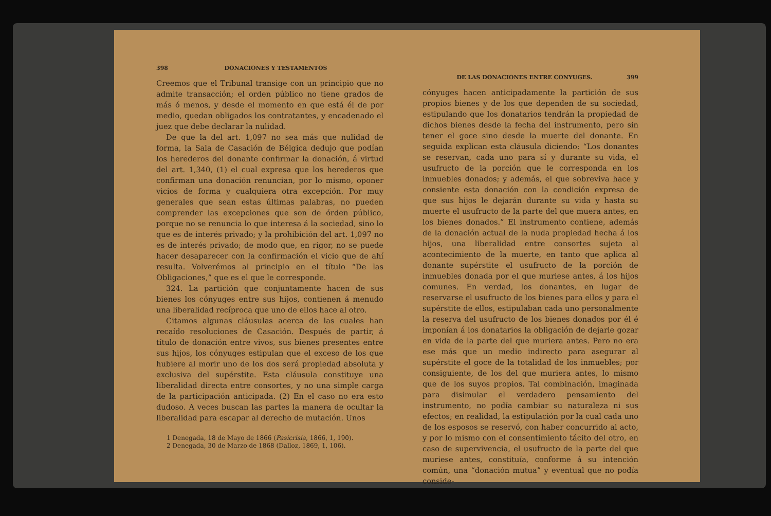398 DONACIONES Y TESTAMENTOS
Creemos que el Tribunal transige con un principio que no admite transacción; el orden público no tiene grados de más ó menos, y desde el momento en que está él de por medio, quedan obligados los contratantes, y encadenado el juez que debe declarar la nulidad.
De que la del art. 1,097 no sea más que nulidad de forma, la Sala de Casación de Bélgica dedujo que podían los herederos del donante confirmar la donación, á virtud del art. 1,340, (1) el cual expresa que los herederos que confirman una donación renuncian, por lo mismo, oponer vicios de forma y cualquiera otra excepción. Por muy generales que sean estas últimas palabras, no pueden comprender las excepciones que son de órden público, porque no se renuncia lo que interesa á la sociedad, sino lo que es de interés privado; y la prohibición del art. 1,097 no es de interés privado; de modo que, en rigor, no se puede hacer desaparecer con la confirmación el vicio que de ahí resulta. Volverémos al principio en el título “De las Obligaciones,” que es el que le corresponde.
324. La partición que conjuntamente hacen de sus bienes los cónyuges entre sus hijos, contienen á menudo una liberalidad recíproca que uno de ellos hace al otro.
Citamos algunas cláusulas acerca de las cuales han recaído resoluciones de Casación. Después de partir, á título de donación entre vivos, sus bienes presentes entre sus hijos, los cónyuges estipulan que el exceso de los que hubiere al morir uno de los dos será propiedad absoluta y exclusiva del supérstite. Esta cláusula constituye una liberalidad directa entre consortes, y no una simple carga de la participación anticipada. (2) En el caso no era esto dudoso. A veces buscan las partes la manera de ocultar la liberalidad para escapar al derecho de mutación. Unos
1 Denegada, 18 de Mayo de 1866 (Pasicrisia, 1866, 1, 190).
2 Denegada, 30 de Marzo de 1868 (Dalloz, 1869, 1, 106).
DE LAS DONACIONES ENTRE CONYUGES. 399
cónyuges hacen anticipadamente la partición de sus propios bienes y de los que dependen de su sociedad, estipulando que los donatarios tendrán la propiedad de dichos bienes desde la fecha del instrumento, pero sin tener el goce sino desde la muerte del donante. En seguida explican esta cláusula diciendo: “Los donantes se reservan, cada uno para sí y durante su vida, el usufructo de la porción que le corresponda en los inmuebles donados; y además, el que sobreviva hace y consiente esta donación con la condición expresa de que sus hijos le dejarán durante su vida y hasta su muerte el usufructo de la parte del que muera antes, en los bienes donados.” El instrumento contiene, además de la donación actual de la nuda propiedad hecha á los hijos, una liberalidad entre consortes sujeta al acontecimiento de la muerte, en tanto que aplica al donante supérstite el usufructo de la porción de inmuebles donada por el que muriese antes, á los hijos comunes. En verdad, los donantes, en lugar de reservarse el usufructo de los bienes para ellos y para el supérstite de ellos, estipulaban cada uno personalmente la reserva del usufructo de los bienes donados por él é imponían á los donatarios la obligación de dejarle gozar en vida de la parte del que muriera antes. Pero no era ese más que un medio indirecto para asegurar al supérstite el goce de la totalidad de los inmuebles; por consiguiente, de los del que muriera antes, lo mismo que de los suyos propios. Tal combinación, imaginada para disimular el verdadero pensamiento del instrumento, no podía cambiar su naturaleza ni sus efectos; en realidad, la estipulación por la cual cada uno de los esposos se reservó, con haber concurrido al acto, y por lo mismo con el consentimiento tácito del otro, en caso de supervivencia, el usufructo de la parte del que muriese antes, constituía, conforme á su intención común, una “donación mutua” y eventual que no podía conside-